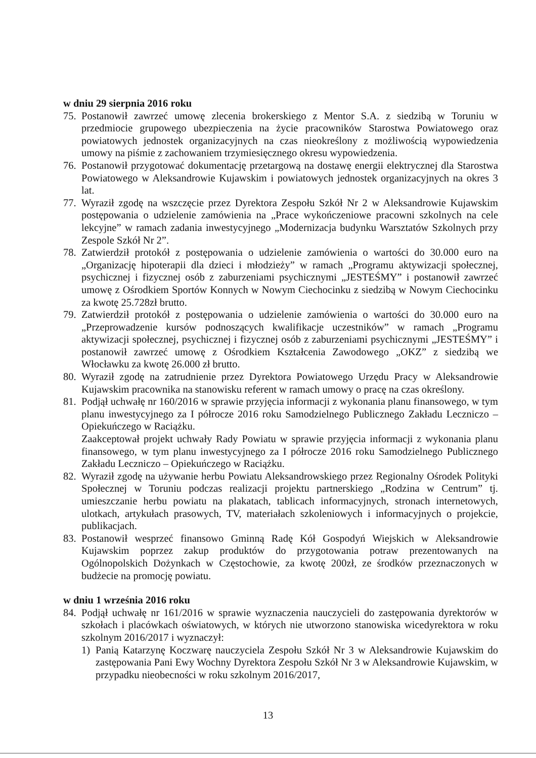w dniu 29 sierpnia 2016 roku
75. Postanowił zawrzeć umowę zlecenia brokerskiego z Mentor S.A. z siedzibą w Toruniu w przedmiocie grupowego ubezpieczenia na życie pracowników Starostwa Powiatowego oraz powiatowych jednostek organizacyjnych na czas nieokreślony z możliwością wypowiedzenia umowy na piśmie z zachowaniem trzymiesięcznego okresu wypowiedzenia.
76. Postanowił przygotować dokumentację przetargową na dostawę energii elektrycznej dla Starostwa Powiatowego w Aleksandrowie Kujawskim i powiatowych jednostek organizacyjnych na okres 3 lat.
77. Wyraził zgodę na wszczęcie przez Dyrektora Zespołu Szkół Nr 2 w Aleksandrowie Kujawskim postępowania o udzielenie zamówienia na „Prace wykończeniowe pracowni szkolnych na cele lekcyjne” w ramach zadania inwestycyjnego „Modernizacja budynku Warsztatów Szkolnych przy Zespole Szkół Nr 2”.
78. Zatwierdził protokół z postępowania o udzielenie zamówienia o wartości do 30.000 euro na „Organizację hipoterapii dla dzieci i młodzieży” w ramach „Programu aktywizacji społecznej, psychicznej i fizycznej osób z zaburzeniami psychicznymi „JESTEŚMY” i postanowił zawrzeć umowę z Ośrodkiem Sportów Konnych w Nowym Ciechocinku z siedzibą w Nowym Ciechocinku za kwotę 25.728zł brutto.
79. Zatwierdził protokół z postępowania o udzielenie zamówienia o wartości do 30.000 euro na „Przeprowadzenie kursów podnoszących kwalifikacje uczestników” w ramach „Programu aktywizacji społecznej, psychicznej i fizycznej osób z zaburzeniami psychicznymi „JESTEŚMY” i postanowił zawrzeć umowę z Ośrodkiem Kształcenia Zawodowego „OKZ” z siedzibą we Włocławku za kwotę 26.000 zł brutto.
80. Wyraził zgodę na zatrudnienie przez Dyrektora Powiatowego Urzędu Pracy w Aleksandrowie Kujawskim pracownika na stanowisku referent w ramach umowy o pracę na czas określony.
81. Podjął uchwałę nr 160/2016 w sprawie przyjęcia informacji z wykonania planu finansowego, w tym planu inwestycyjnego za I półrocze 2016 roku Samodzielnego Publicznego Zakładu Leczniczo – Opiekuńczego w Raciążku.
Zaakceptował projekt uchwały Rady Powiatu w sprawie przyjęcia informacji z wykonania planu finansowego, w tym planu inwestycyjnego za I półrocze 2016 roku Samodzielnego Publicznego Zakładu Leczniczo – Opiekuńczego w Raciążku.
82. Wyraził zgodę na używanie herbu Powiatu Aleksandrowskiego przez Regionalny Ośrodek Polityki Społecznej w Toruniu podczas realizacji projektu partnerskiego „Rodzina w Centrum” tj. umieszczanie herbu powiatu na plakatach, tablicach informacyjnych, stronach internetowych, ulotkach, artykułach prasowych, TV, materiałach szkoleniowych i informacyjnych o projekcie, publikacjach.
83. Postanowił wesprzeć finansowo Gminną Radę Kół Gospodyń Wiejskich w Aleksandrowie Kujawskim poprzez zakup produktów do przygotowania potraw prezentowanych na Ogólnopolskich Dożynkach w Częstochowie, za kwotę 200zł, ze środków przeznaczonych w budżecie na promocję powiatu.
w dniu 1 września 2016 roku
84. Podjął uchwałę nr 161/2016 w sprawie wyznaczenia nauczycieli do zastępowania dyrektorów w szkołach i placówkach oświatowych, w których nie utworzono stanowiska wicedyrektora w roku szkolnym 2016/2017 i wyznaczył:
1) Panią Katarzynę Koczwarę nauczyciela Zespołu Szkół Nr 3 w Aleksandrowie Kujawskim do zastępowania Pani Ewy Wochny Dyrektora Zespołu Szkół Nr 3 w Aleksandrowie Kujawskim, w przypadku nieobecności w roku szkolnym 2016/2017,
13